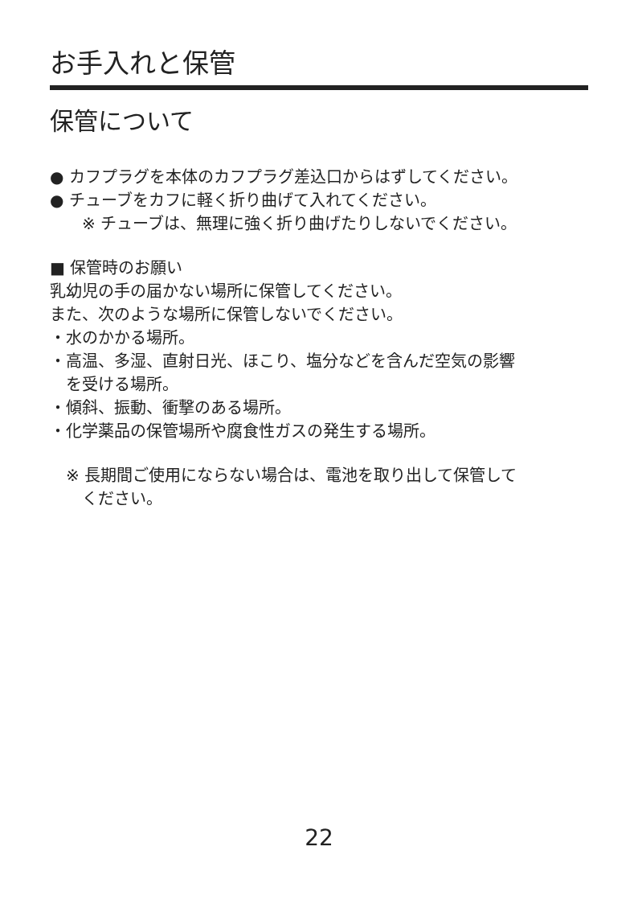お手入れと保管
保管について
● カフプラグを本体のカフプラグ差込口からはずしてください。
● チューブをカフに軽く折り曲げて入れてください。
※ チューブは、無理に強く折り曲げたりしないでください。
■ 保管時のお願い
乳幼児の手の届かない場所に保管してください。
また、次のような場所に保管しないでください。
・水のかかる場所。
・高温、多湿、直射日光、ほこり、塩分などを含んだ空気の影響
を受ける場所。
・傾斜、振動、衝撃のある場所。
・化学薬品の保管場所や腐食性ガスの発生する場所。
※ 長期間ご使用にならない場合は、電池を取り出して保管して
ください。
22